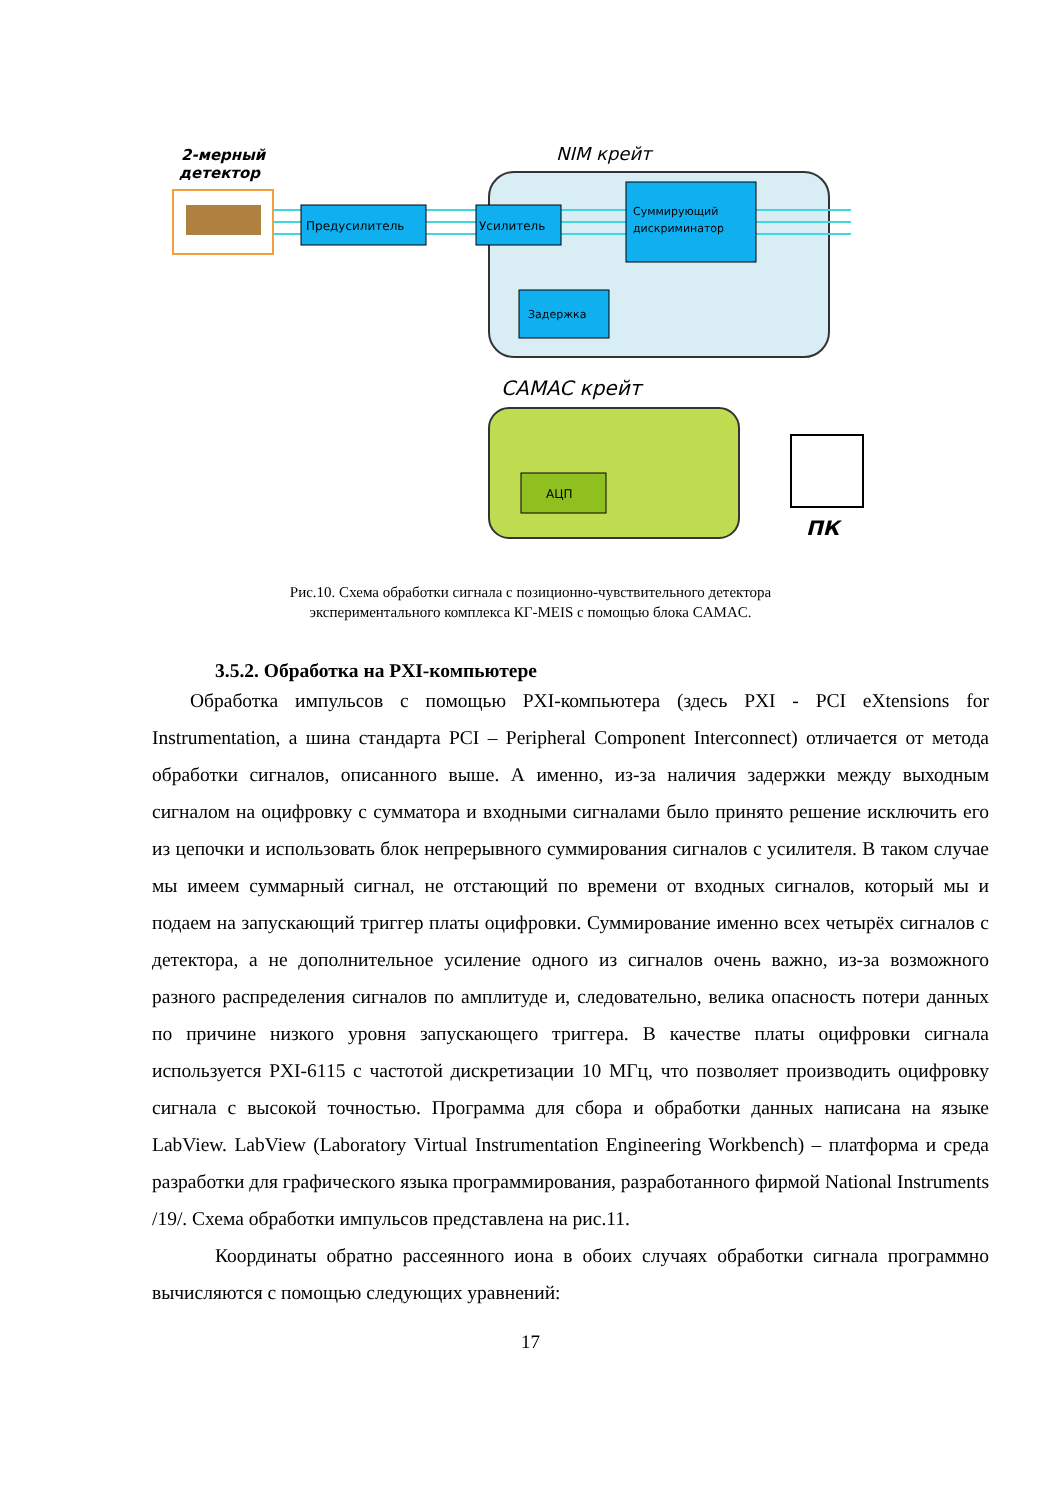2-мерный
детектор
NIM крейт
CAMAC крейт
Предусилитель
Усилитель
Суммирующий
дискриминатор
Задержка
АЦП
ПК
Рис.10. Схема обработки сигнала с позиционно-чувствительного детектора
экспериментального комплекса КГ-MEIS с помощью блока CAMAC.
3.5.2. Обработка на PXI-компьютере
Обработка импульсов с помощью PXI-компьютера (здесь PXI - PCI eXtensions for Instrumentation, а шина стандарта PCI – Peripheral Component Interconnect) отличается от метода обработки сигналов, описанного выше. А именно, из-за наличия задержки между выходным сигналом на оцифровку с сумматора и входными сигналами было принято решение исключить его из цепочки и использовать блок непрерывного суммирования сигналов с усилителя. В таком случае мы имеем суммарный сигнал, не отстающий по времени от входных сигналов, который мы и подаем на запускающий триггер платы оцифровки. Суммирование именно всех четырёх сигналов с детектора, а не дополнительное усиление одного из сигналов очень важно, из-за возможного разного распределения сигналов по амплитуде и, следовательно, велика опасность потери данных по причине низкого уровня запускающего триггера. В качестве платы оцифровки сигнала используется PXI-6115 с частотой дискретизации 10 МГц, что позволяет производить оцифровку сигнала с высокой точностью. Программа для сбора и обработки данных написана на языке LabView. LabView (Laboratory Virtual Instrumentation Engineering Workbench) – платформа и среда разработки для графического языка программирования, разработанного фирмой National Instruments /19/. Схема обработки импульсов представлена на рис.11.
Координаты обратно рассеянного иона в обоих случаях обработки сигнала программно вычисляются с помощью следующих уравнений:
17